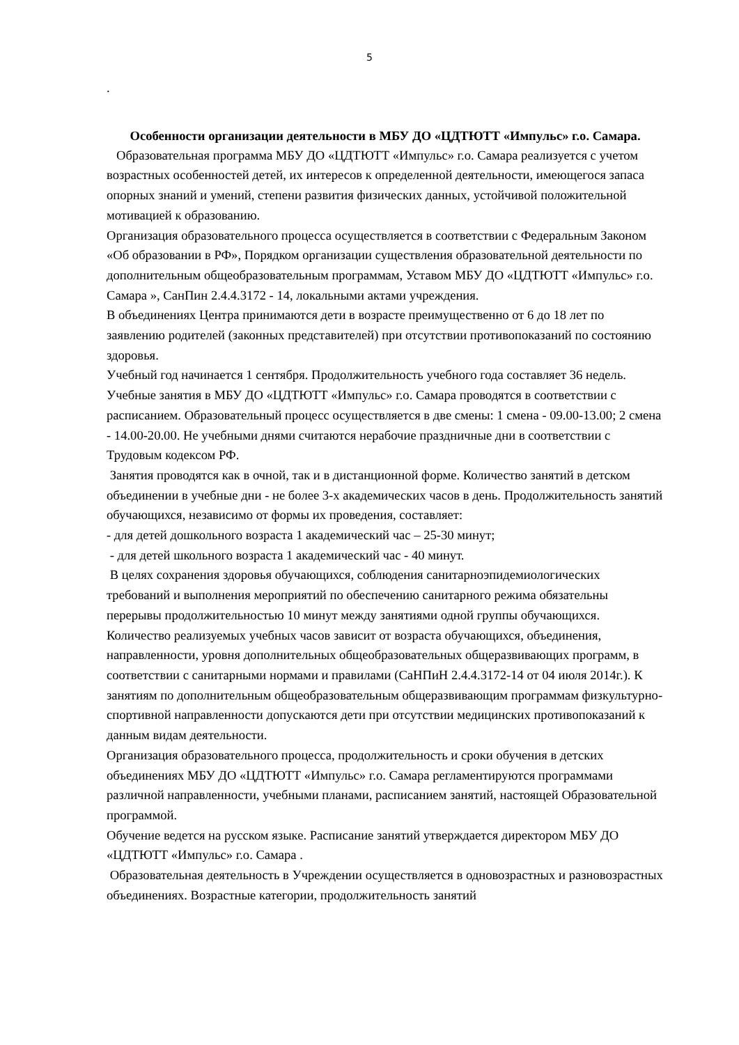5
.
Особенности организации деятельности в МБУ ДО «ЦДТЮТТ «Импульс» г.о. Самара.
Образовательная программа МБУ ДО «ЦДТЮТТ «Импульс» г.о. Самара реализуется с учетом возрастных особенностей детей, их интересов к определенной деятельности, имеющегося запаса опорных знаний и умений, степени развития физических данных, устойчивой положительной мотивацией к образованию.
Организация образовательного процесса осуществляется в соответствии с Федеральным Законом «Об образовании в РФ», Порядком организации существления образовательной деятельности по дополнительным общеобразовательным программам, Уставом МБУ ДО «ЦДТЮТТ «Импульс» г.о. Самара », СанПин 2.4.4.3172 - 14, локальными актами учреждения.
В объединениях Центра принимаются дети в возрасте преимущественно от 6 до 18 лет по заявлению родителей (законных представителей) при отсутствии противопоказаний по состоянию здоровья.
Учебный год начинается 1 сентября. Продолжительность учебного года составляет 36 недель. Учебные занятия в МБУ ДО «ЦДТЮТТ «Импульс» г.о. Самара проводятся в соответствии с расписанием. Образовательный процесс осуществляется в две смены: 1 смена - 09.00-13.00; 2 смена - 14.00-20.00. Не учебными днями считаются нерабочие праздничные дни в соответствии с Трудовым кодексом РФ.
Занятия проводятся как в очной, так и в дистанционной форме. Количество занятий в детском объединении в учебные дни - не более 3-х академических часов в день. Продолжительность занятий обучающихся, независимо от формы их проведения, составляет:
- для детей дошкольного возраста 1 академический час – 25-30 минут;
- для детей школьного возраста 1 академический час - 40 минут.
В целях сохранения здоровья обучающихся, соблюдения санитарноэпидемиологических требований и выполнения мероприятий по обеспечению санитарного режима обязательны перерывы продолжительностью 10 минут между занятиями одной группы обучающихся. Количество реализуемых учебных часов зависит от возраста обучающихся, объединения, направленности, уровня дополнительных общеобразовательных общеразвивающих программ, в соответствии с санитарными нормами и правилами (СаНПиН 2.4.4.3172-14 от 04 июля 2014г.). К занятиям по дополнительным общеобразовательным общеразвивающим программам физкультурно-спортивной направленности допускаются дети при отсутствии медицинских противопоказаний к данным видам деятельности.
Организация образовательного процесса, продолжительность и сроки обучения в детских объединениях МБУ ДО «ЦДТЮТТ «Импульс» г.о. Самара регламентируются программами различной направленности, учебными планами, расписанием занятий, настоящей Образовательной программой.
Обучение ведется на русском языке. Расписание занятий утверждается директором МБУ ДО «ЦДТЮТТ «Импульс» г.о. Самара .
Образовательная деятельность в Учреждении осуществляется в одновозрастных и разновозрастных объединениях. Возрастные категории, продолжительность занятий